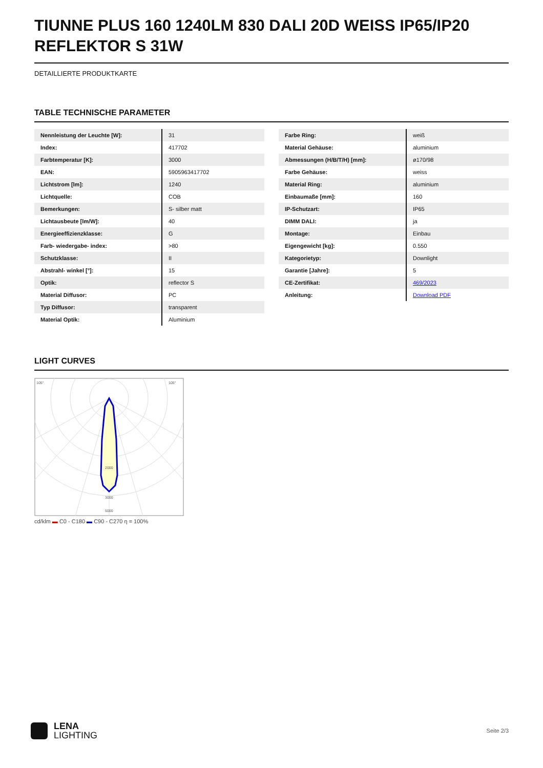TIUNNE PLUS 160 1240LM 830 DALI 20D WEISS IP65/IP20 REFLEKTOR S 31W
DETAILLIERTE PRODUKTKARTE
TABLE TECHNISCHE PARAMETER
| Nennleistung der Leuchte [W]: | 31 |
| Index: | 417702 |
| Farbtemperatur [K]: | 3000 |
| EAN: | 5905963417702 |
| Lichtstrom [lm]: | 1240 |
| Lichtquelle: | COB |
| Bemerkungen: | S- silber matt |
| Lichtausbeute [lm/W]: | 40 |
| Energieeffizienzklasse: | G |
| Farb- wiedergabe- index: | >80 |
| Schutzklasse: | II |
| Abstrahl- winkel [°]: | 15 |
| Optik: | reflector S |
| Material Diffusor: | PC |
| Typ Diffusor: | transparent |
| Material Optik: | Aluminium |
| Farbe Ring: | weiß |
| Material Gehäuse: | aluminium |
| Abmessungen (H/B/T/H) [mm]: | ø170/98 |
| Farbe Gehäuse: | weiss |
| Material Ring: | aluminium |
| Einbaumaße [mm]: | 160 |
| IP-Schutzart: | IP65 |
| DIMM DALI: | ja |
| Montage: | Einbau |
| Eigengewicht [kg]: | 0.550 |
| Kategorietyp: | Downlight |
| Garantie [Jahre]: | 5 |
| CE-Zertifikat: | 469/2023 |
| Anleitung: | Download PDF |
LIGHT CURVES
105°
105°
2000
3000
5000
cd/klm ▬ C0 - C180 ▬ C90 - C270 η = 100%
LENA
LIGHTING
Seite 2/3